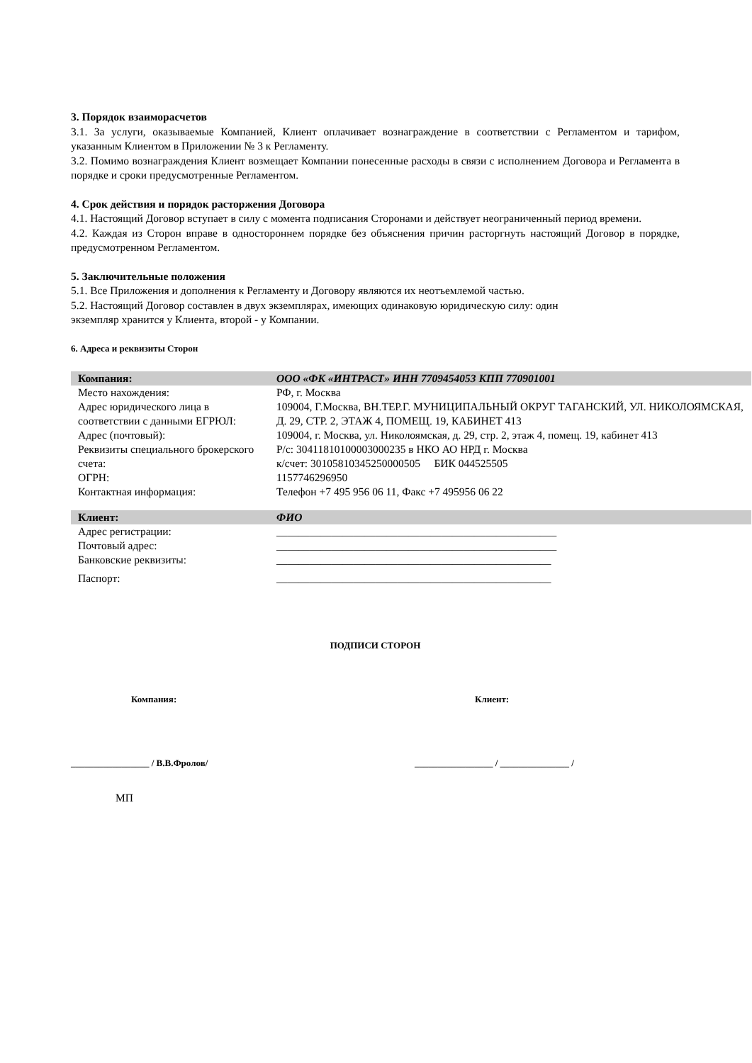3. Порядок взаиморасчетов
3.1. За услуги, оказываемые Компанией, Клиент оплачивает вознаграждение в соответствии с Регламентом и тарифом, указанным Клиентом в Приложении № 3 к Регламенту.
3.2. Помимо вознаграждения Клиент возмещает Компании понесенные расходы в связи с исполнением Договора и Регламента в порядке и сроки предусмотренные Регламентом.
4. Срок действия и порядок расторжения Договора
4.1. Настоящий Договор вступает в силу с момента подписания Сторонами и действует неограниченный период времени.
4.2. Каждая из Сторон вправе в одностороннем порядке без объяснения причин расторгнуть настоящий Договор в порядке, предусмотренном Регламентом.
5. Заключительные положения
5.1. Все Приложения и дополнения к Регламенту и Договору являются их неотъемлемой частью.
5.2. Настоящий Договор составлен в двух экземплярах, имеющих одинаковую юридическую силу: один
экземпляр хранится у Клиента, второй - у Компании.
6. Адреса и реквизиты Сторон
| Компания: | ООО «ФК «ИНТРАСТ» ИНН 7709454053 КПП 770901001 |
| Место нахождения: | РФ, г. Москва |
| Адрес юридического лица в соответствии с данными ЕГРЮЛ: | 109004, Г.Москва, ВН.ТЕР.Г. МУНИЦИПАЛЬНЫЙ ОКРУГ ТАГАНСКИЙ, УЛ. НИКОЛОЯМСКАЯ, Д. 29, СТР. 2, ЭТАЖ 4, ПОМЕЩ. 19, КАБИНЕТ 413 |
| Адрес (почтовый): | 109004, г. Москва, ул. Николоямская, д. 29, стр. 2, этаж 4, помещ. 19, кабинет 413 |
| Реквизиты специального брокерского счета: | Р/с: 30411810100003000235 в НКО АО НРД г. Москва к/счет: 30105810345250000505 БИК 044525505 |
| ОГРН: | 1157746296950 |
| Контактная информация: | Телефон +7 495 956 06 11, Факс +7 495956 06 22 |
| Клиент: | ФИО |
| Адрес регистрации: | ___________________________________________________ |
| Почтовый адрес: | ___________________________________________________ |
| Банковские реквизиты: | __________________________________________________ |
| Паспорт: | __________________________________________________ |
ПОДПИСИ СТОРОН
Компания: Клиент:
_________________ / В.В.Фролов/ _________________ / _______________ /
МП